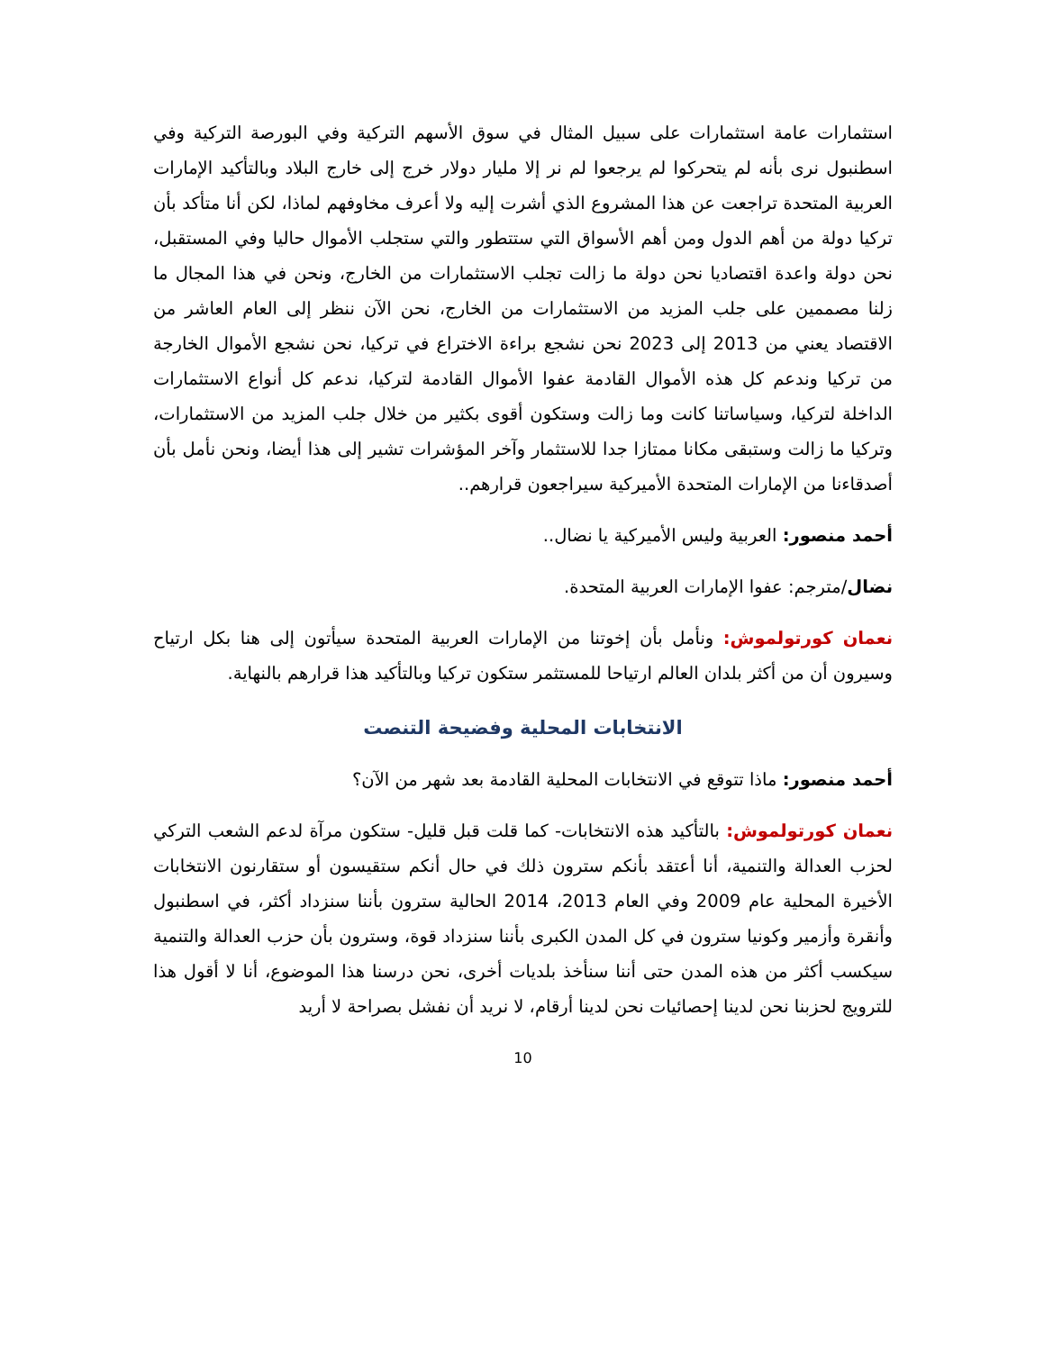استثمارات عامة استثمارات على سبيل المثال في سوق الأسهم التركية وفي البورصة التركية وفي اسطنبول نرى بأنه لم يتحركوا لم يرجعوا لم نر إلا مليار دولار خرج إلى خارج البلاد وبالتأكيد الإمارات العربية المتحدة تراجعت عن هذا المشروع الذي أشرت إليه ولا أعرف مخاوفهم لماذا، لكن أنا متأكد بأن تركيا دولة من أهم الدول ومن أهم الأسواق التي ستتطور والتي ستجلب الأموال حاليا وفي المستقبل، نحن دولة واعدة اقتصاديا نحن دولة ما زالت تجلب الاستثمارات من الخارج، ونحن في هذا المجال ما زلنا مصممين على جلب المزيد من الاستثمارات من الخارج، نحن الآن ننظر إلى العام العاشر من الاقتصاد يعني من 2013 إلى 2023 نحن نشجع براءة الاختراع في تركيا، نحن نشجع الأموال الخارجة من تركيا وندعم كل هذه الأموال القادمة عفوا الأموال القادمة لتركيا، ندعم كل أنواع الاستثمارات الداخلة لتركيا، وسياساتنا كانت وما زالت وستكون أقوى بكثير من خلال جلب المزيد من الاستثمارات، وتركيا ما زالت وستبقى مكانا ممتازا جدا للاستثمار وآخر المؤشرات تشير إلى هذا أيضا، ونحن نأمل بأن أصدقاءنا من الإمارات المتحدة الأميركية سيراجعون قرارهم..
أحمد منصور: العربية وليس الأميركية يا نضال..
نضال/مترجم: عفوا الإمارات العربية المتحدة.
نعمان كورتولموش: ونأمل بأن إخوتنا من الإمارات العربية المتحدة سيأتون إلى هنا بكل ارتياح وسيرون أن من أكثر بلدان العالم ارتياحا للمستثمر ستكون تركيا وبالتأكيد هذا قرارهم بالنهاية.
الانتخابات المحلية وفضيحة التنصت
أحمد منصور: ماذا تتوقع في الانتخابات المحلية القادمة بعد شهر من الآن؟
نعمان كورتولموش: بالتأكيد هذه الانتخابات- كما قلت قبل قليل- ستكون مرآة لدعم الشعب التركي لحزب العدالة والتنمية، أنا أعتقد بأنكم سترون ذلك في حال أنكم ستقيسون أو ستقارنون الانتخابات الأخيرة المحلية عام 2009 وفي العام 2013، 2014 الحالية سترون بأننا سنزداد أكثر، في اسطنبول وأنقرة وأزمير وكونيا سترون في كل المدن الكبرى بأننا سنزداد قوة، وسترون بأن حزب العدالة والتنمية سيكسب أكثر من هذه المدن حتى أننا سنأخذ بلديات أخرى، نحن درسنا هذا الموضوع، أنا لا أقول هذا للترويج لحزبنا نحن لدينا إحصائيات نحن لدينا أرقام، لا نريد أن نفشل بصراحة لا أريد
10